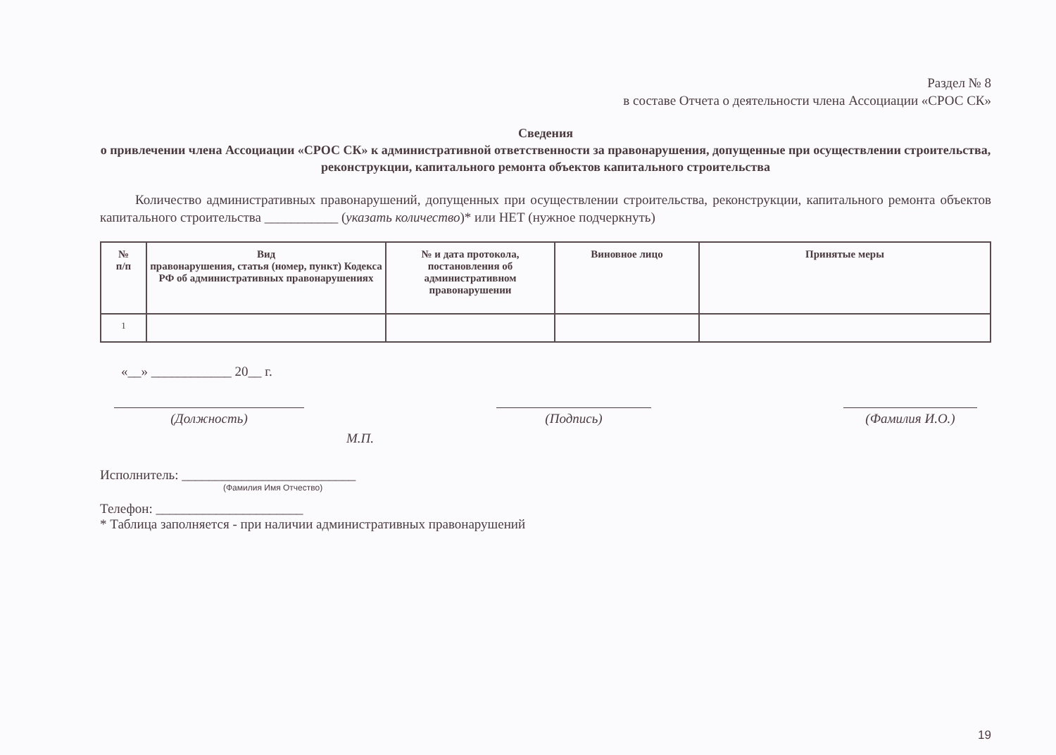Раздел № 8
в составе Отчета о деятельности члена Ассоциации «СРОС СК»
Сведения
о привлечении члена Ассоциации «СРОС СК» к административной ответственности за правонарушения, допущенные при осуществлении строительства, реконструкции, капитального ремонта объектов капитального строительства
Количество административных правонарушений, допущенных при осуществлении строительства, реконструкции, капитального ремонта объектов капитального строительства ___________ (указать количество)* или НЕТ (нужное подчеркнуть)
| № п/п | Вид правонарушения, статья (номер, пункт) Кодекса РФ об административных правонарушениях | № и дата протокола, постановления об административном правонарушении | Виновное лицо | Принятые меры |
| --- | --- | --- | --- | --- |
| 1 | | | | |
«__» ____________ 20__ г.
(Должность) (Подпись) (Фамилия И.О.)
М.П.
Исполнитель: __________________________
(Фамилия Имя Отчество)
Телефон: ______________________
* Таблица заполняется - при наличии административных правонарушений
19